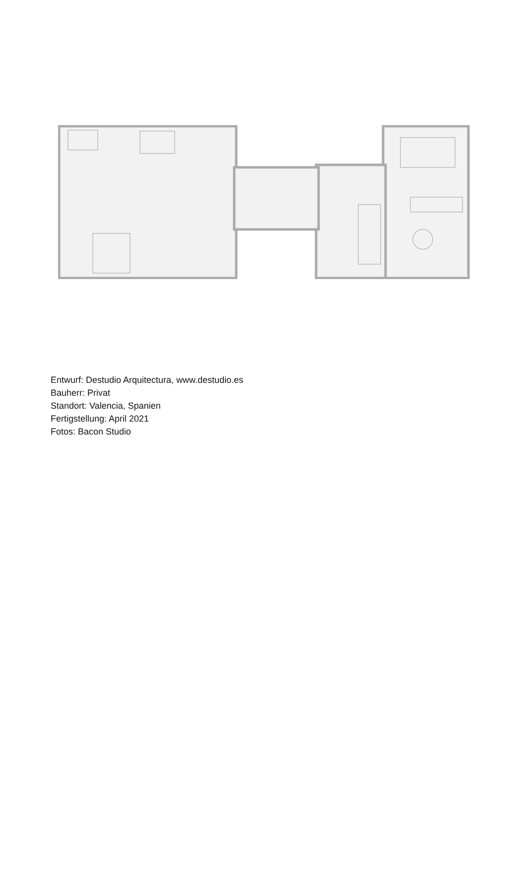Entwurf: Destudio Arquitectura, www.destudio.es
Bauherr: Privat
Standort: Valencia, Spanien
Fertigstellung: April 2021
Fotos: Bacon Studio